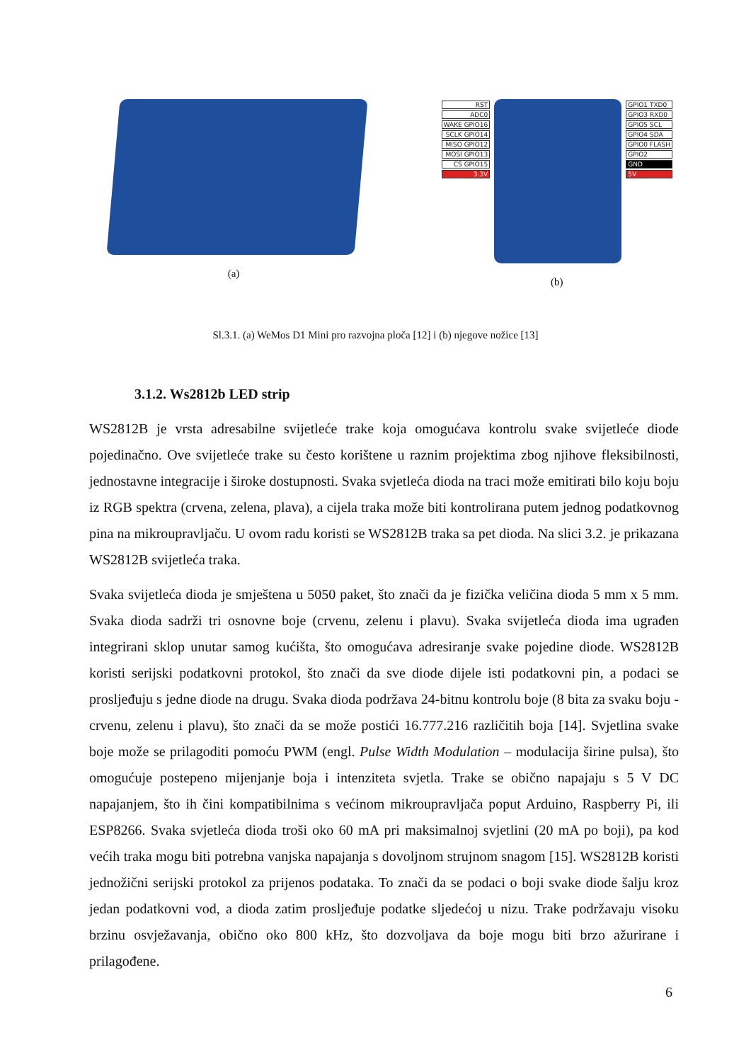(a)
RST
ADC0
WAKE GPIO16
SCLK GPIO14
MISO GPIO12
MOSI GPIO13
CS GPIO15
3.3V
GPIO1 TXD0
GPIO3 RXD0
GPIO5 SCL
GPIO4 SDA
GPIO0 FLASH
GPIO2
GND
5V
(b)
Sl.3.1. (a) WeMos D1 Mini pro razvojna ploča [12] i (b) njegove nožice [13]
3.1.2. Ws2812b LED strip
WS2812B je vrsta adresabilne svijetleće trake koja omogućava kontrolu svake svijetleće diode pojedinačno. Ove svijetleće trake su često korištene u raznim projektima zbog njihove fleksibilnosti, jednostavne integracije i široke dostupnosti. Svaka svjetleća dioda na traci može emitirati bilo koju boju iz RGB spektra (crvena, zelena, plava), a cijela traka može biti kontrolirana putem jednog podatkovnog pina na mikroupravljaču. U ovom radu koristi se WS2812B traka sa pet dioda. Na slici 3.2. je prikazana WS2812B svijetleća traka.
Svaka svijetleća dioda je smještena u 5050 paket, što znači da je fizička veličina dioda 5 mm x 5 mm. Svaka dioda sadrži tri osnovne boje (crvenu, zelenu i plavu). Svaka svijetleća dioda ima ugrađen integrirani sklop unutar samog kućišta, što omogućava adresiranje svake pojedine diode. WS2812B koristi serijski podatkovni protokol, što znači da sve diode dijele isti podatkovni pin, a podaci se prosljeđuju s jedne diode na drugu. Svaka dioda podržava 24-bitnu kontrolu boje (8 bita za svaku boju - crvenu, zelenu i plavu), što znači da se može postići 16.777.216 različitih boja [14]. Svjetlina svake boje može se prilagoditi pomoću PWM (engl. Pulse Width Modulation – modulacija širine pulsa), što omogućuje postepeno mijenjanje boja i intenziteta svjetla. Trake se obično napajaju s 5 V DC napajanjem, što ih čini kompatibilnima s većinom mikroupravljača poput Arduino, Raspberry Pi, ili ESP8266. Svaka svjetleća dioda troši oko 60 mA pri maksimalnoj svjetlini (20 mA po boji), pa kod većih traka mogu biti potrebna vanjska napajanja s dovoljnom strujnom snagom [15]. WS2812B koristi jednožični serijski protokol za prijenos podataka. To znači da se podaci o boji svake diode šalju kroz jedan podatkovni vod, a dioda zatim prosljeđuje podatke sljedećoj u nizu. Trake podržavaju visoku brzinu osvježavanja, obično oko 800 kHz, što dozvoljava da boje mogu biti brzo ažurirane i prilagođene.
6